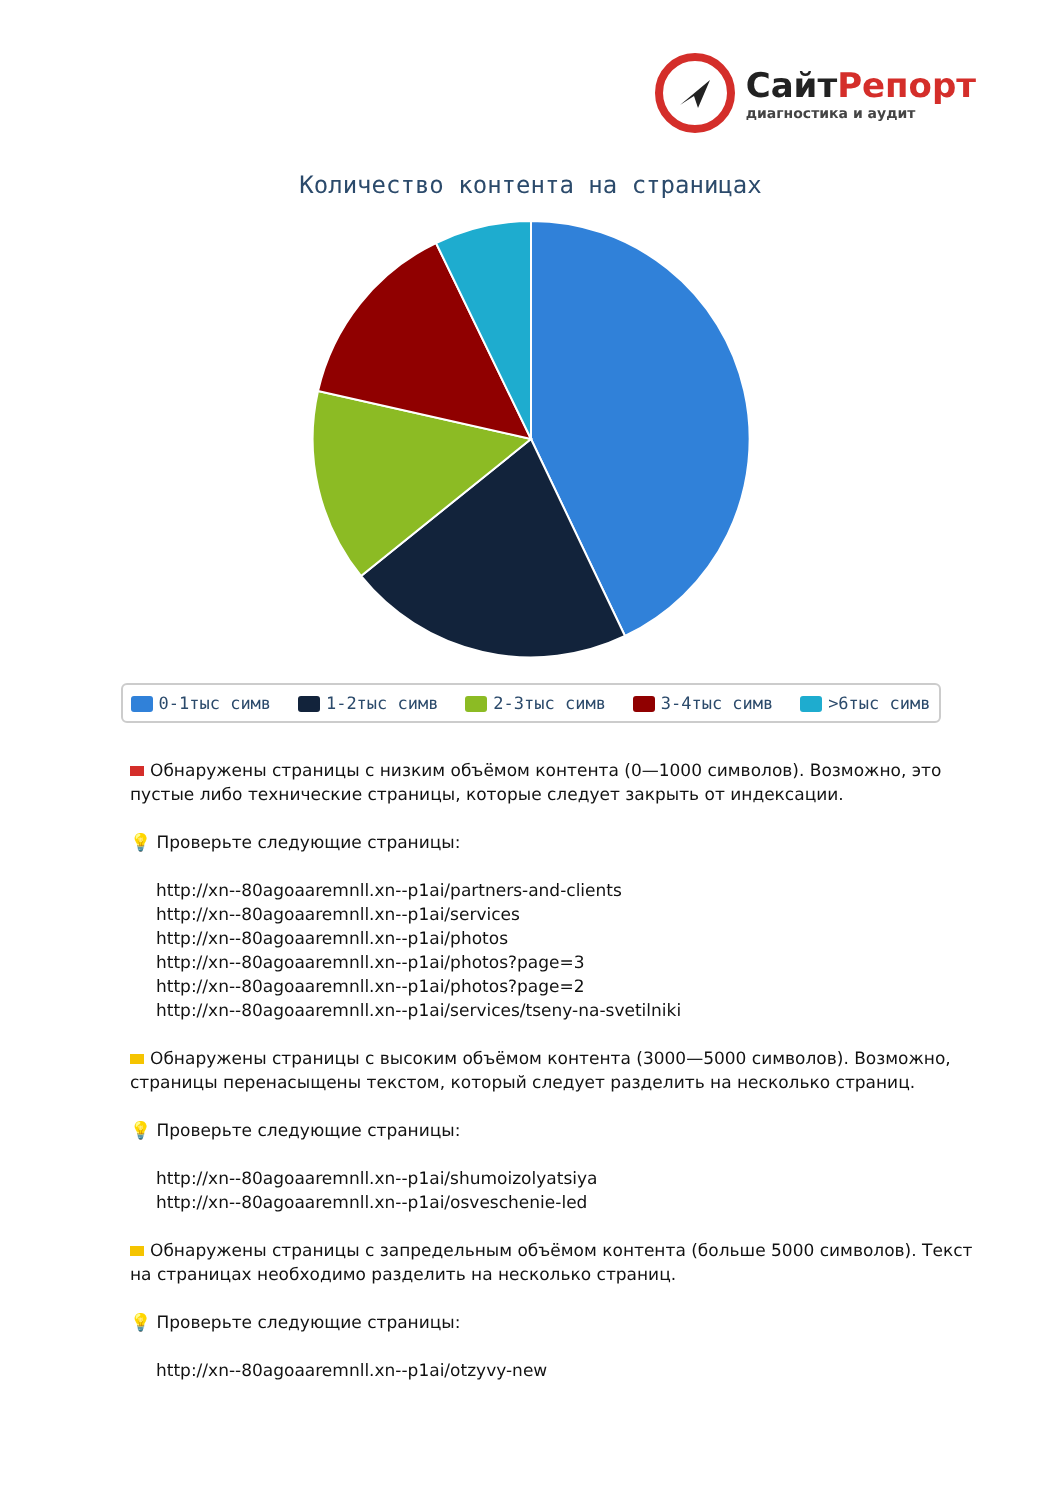СайтРепорт
диагностика и аудит
Количество контента на страницах
0-1тыс симв 1-2тыс симв 2-3тыс симв 3-4тыс симв >6тыс симв
Обнаружены страницы с низким объёмом контента (0—1000 символов). Возможно, это пустые либо технические страницы, которые следует закрыть от индексации.
💡 Проверьте следующие страницы:
http://xn--80agoaaremnll.xn--p1ai/partners-and-clients
http://xn--80agoaaremnll.xn--p1ai/services
http://xn--80agoaaremnll.xn--p1ai/photos
http://xn--80agoaaremnll.xn--p1ai/photos?page=3
http://xn--80agoaaremnll.xn--p1ai/photos?page=2
http://xn--80agoaaremnll.xn--p1ai/services/tseny-na-svetilniki
Обнаружены страницы с высоким объёмом контента (3000—5000 символов). Возможно, страницы перенасыщены текстом, который следует разделить на несколько страниц.
💡 Проверьте следующие страницы:
http://xn--80agoaaremnll.xn--p1ai/shumoizolyatsiya
http://xn--80agoaaremnll.xn--p1ai/osveschenie-led
Обнаружены страницы с запредельным объёмом контента (больше 5000 символов). Текст на страницах необходимо разделить на несколько страниц.
💡 Проверьте следующие страницы:
http://xn--80agoaaremnll.xn--p1ai/otzyvy-new